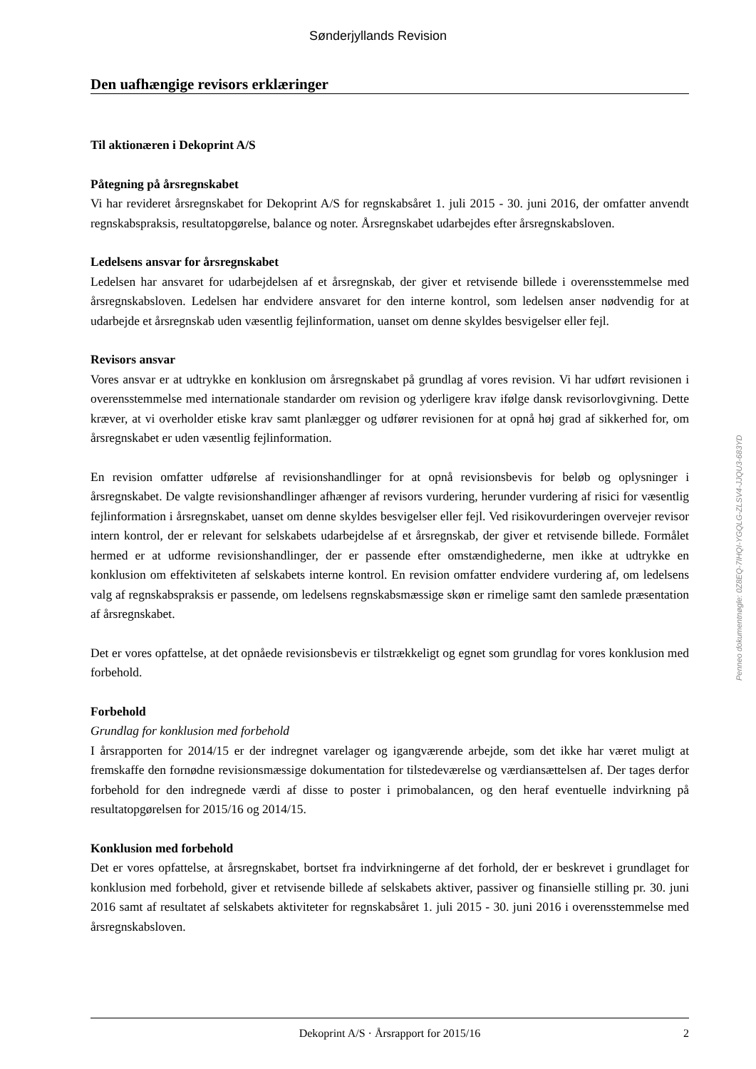Sønderjyllands Revision
Den uafhængige revisors erklæringer
Til aktionæren i Dekoprint A/S
Påtegning på årsregnskabet
Vi har revideret årsregnskabet for Dekoprint A/S for regnskabsåret 1. juli 2015 - 30. juni 2016, der omfatter anvendt regnskabspraksis, resultatopgørelse, balance og noter. Årsregnskabet udarbejdes efter årsregnskabsloven.
Ledelsens ansvar for årsregnskabet
Ledelsen har ansvaret for udarbejdelsen af et årsregnskab, der giver et retvisende billede i overensstemmelse med årsregnskabsloven. Ledelsen har endvidere ansvaret for den interne kontrol, som ledelsen anser nødvendig for at udarbejde et årsregnskab uden væsentlig fejlinformation, uanset om denne skyldes besvigelser eller fejl.
Revisors ansvar
Vores ansvar er at udtrykke en konklusion om årsregnskabet på grundlag af vores revision. Vi har udført revisionen i overensstemmelse med internationale standarder om revision og yderligere krav ifølge dansk revisorlovgivning. Dette kræver, at vi overholder etiske krav samt planlægger og udfører revisionen for at opnå høj grad af sikkerhed for, om årsregnskabet er uden væsentlig fejlinformation.
En revision omfatter udførelse af revisionshandlinger for at opnå revisionsbevis for beløb og oplysninger i årsregnskabet. De valgte revisionshandlinger afhænger af revisors vurdering, herunder vurdering af risici for væsentlig fejlinformation i årsregnskabet, uanset om denne skyldes besvigelser eller fejl. Ved risikovurderingen overvejer revisor intern kontrol, der er relevant for selskabets udarbejdelse af et årsregnskab, der giver et retvisende billede. Formålet hermed er at udforme revisionshandlinger, der er passende efter omstændighederne, men ikke at udtrykke en konklusion om effektiviteten af selskabets interne kontrol. En revision omfatter endvidere vurdering af, om ledelsens valg af regnskabspraksis er passende, om ledelsens regnskabsmæssige skøn er rimelige samt den samlede præsentation af årsregnskabet.
Det er vores opfattelse, at det opnåede revisionsbevis er tilstrækkeligt og egnet som grundlag for vores konklusion med forbehold.
Forbehold
Grundlag for konklusion med forbehold
I årsrapporten for 2014/15 er der indregnet varelager og igangværende arbejde, som det ikke har været muligt at fremskaffe den fornødne revisionsmæssige dokumentation for tilstedeværelse og værdiansættelsen af. Der tages derfor forbehold for den indregnede værdi af disse to poster i primobalancen, og den heraf eventuelle indvirkning på resultatopgørelsen for 2015/16 og 2014/15.
Konklusion med forbehold
Det er vores opfattelse, at årsregnskabet, bortset fra indvirkningerne af det forhold, der er beskrevet i grundlaget for konklusion med forbehold, giver et retvisende billede af selskabets aktiver, passiver og finansielle stilling pr. 30. juni 2016 samt af resultatet af selskabets aktiviteter for regnskabsåret 1. juli 2015 - 30. juni 2016 i overensstemmelse med årsregnskabsloven.
Penneo dokumentnøgle: 0Z8EQ-7IHQI-YGQLG-ZLSV4-JJQU3-683YD
Dekoprint A/S · Årsrapport for 2015/16 2